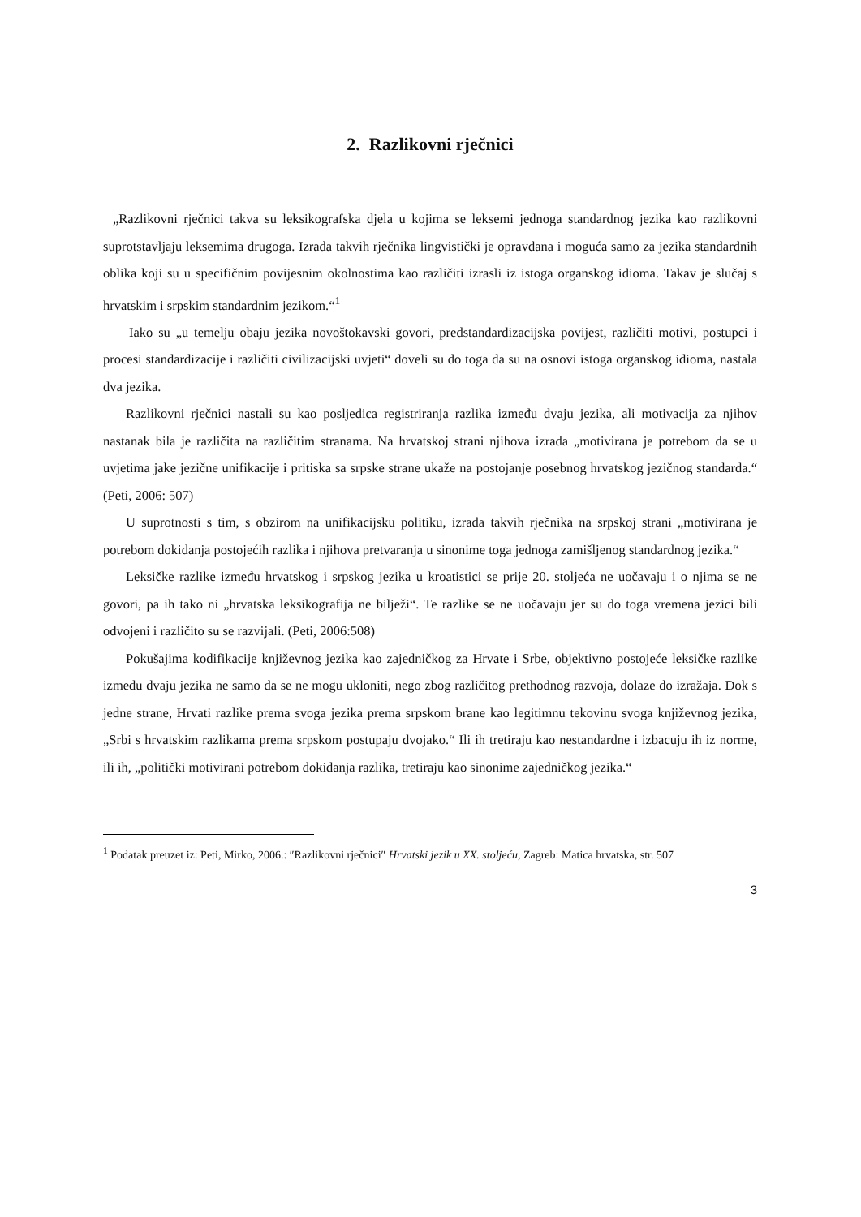2. Razlikovni rječnici
„Razlikovni rječnici takva su leksikografska djela u kojima se leksemi jednoga standardnog jezika kao razlikovni suprotstavljaju leksemima drugoga. Izrada takvih rječnika lingvistički je opravdana i moguća samo za jezika standardnih oblika koji su u specifičnim povijesnim okolnostima kao različiti izrasli iz istoga organskog idioma. Takav je slučaj s hrvatskim i srpskim standardnim jezikom.“<sup>1</sup>
Iako su „u temelju obaju jezika novoštokavski govori, predstandardizacijska povijest, različiti motivi, postupci i procesi standardizacije i različiti civilizacijski uvjeti“ doveli su do toga da su na osnovi istoga organskog idioma, nastala dva jezika.
Razlikovni rječnici nastali su kao posljedica registriranja razlika između dvaju jezika, ali motivacija za njihov nastanak bila je različita na različitim stranama. Na hrvatskoj strani njihova izrada „motivirana je potrebom da se u uvjetima jake jezične unifikacije i pritiska sa srpske strane ukaže na postojanje posebnog hrvatskog jezičnog standarda.“ (Peti, 2006: 507)
U suprotnosti s tim, s obzirom na unifikacijsku politiku, izrada takvih rječnika na srpskoj strani „motivirana je potrebom dokidanja postojećih razlika i njihova pretvaranja u sinonime toga jednoga zamišljenog standardnog jezika.“
Leksičke razlike između hrvatskog i srpskog jezika u kroatistici se prije 20. stoljeća ne uočavaju i o njima se ne govori, pa ih tako ni „hrvatska leksikografija ne bilježi“. Te razlike se ne uočavaju jer su do toga vremena jezici bili odvojeni i različito su se razvijali. (Peti, 2006:508)
Pokušajima kodifikacije književnog jezika kao zajedničkog za Hrvate i Srbe, objektivno postojeće leksičke razlike između dvaju jezika ne samo da se ne mogu ukloniti, nego zbog različitog prethodnog razvoja, dolaze do izražaja. Dok s jedne strane, Hrvati razlike prema svoga jezika prema srpskom brane kao legitimnu tekovinu svoga književnog jezika, „Srbi s hrvatskim razlikama prema srpskom postupaju dvojako.“ Ili ih tretiraju kao nestandardne i izbacuju ih iz norme, ili ih, „politički motivirani potrebom dokidanja razlika, tretiraju kao sinonime zajedničkog jezika.“
<sup>1</sup> Podatak preuzet iz: Peti, Mirko, 2006.: ″Razlikovni rječnici″ Hrvatski jezik u XX. stoljeću, Zagreb: Matica hrvatska, str. 507
3